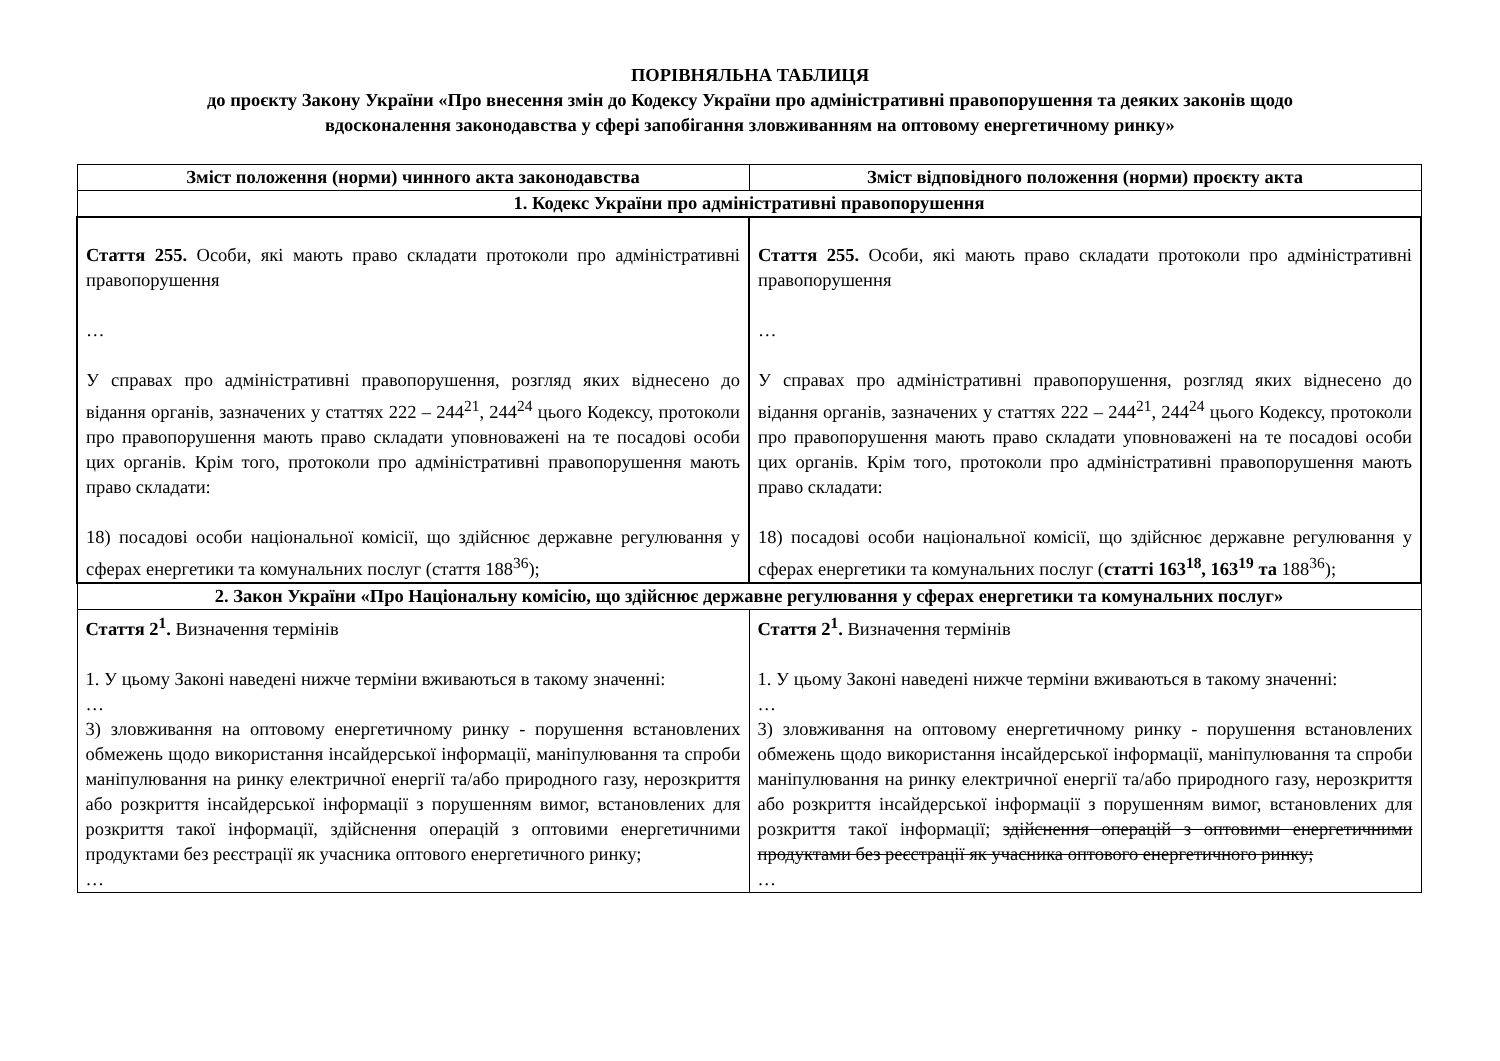ПОРІВНЯЛЬНА ТАБЛИЦЯ
до проєкту Закону України «Про внесення змін до Кодексу України про адміністративні правопорушення та деяких законів щодо
вдосконалення законодавства у сфері запобігання зловживанням на оптовому енергетичному ринку»
| Зміст положення (норми) чинного акта законодавства | Зміст відповідного положення (норми) проєкту акта |
| --- | --- |
| 1. Кодекс України про адміністративні правопорушення | |
| Стаття 255. Особи, які мають право складати протоколи про адміністративні правопорушення … У справах про адміністративні правопорушення, розгляд яких віднесено до відання органів, зазначених у статтях 222 – 244<sup>21</sup>, 244<sup>24</sup> цього Кодексу, протоколи про правопорушення мають право складати уповноважені на те посадові особи цих органів. Крім того, протоколи про адміністративні правопорушення мають право складати: 18) посадові особи національної комісії, що здійснює державне регулювання у сферах енергетики та комунальних послуг (стаття 188<sup>36</sup>); | Стаття 255. Особи, які мають право складати протоколи про адміністративні правопорушення … У справах про адміністративні правопорушення, розгляд яких віднесено до відання органів, зазначених у статтях 222 – 244<sup>21</sup>, 244<sup>24</sup> цього Кодексу, протоколи про правопорушення мають право складати уповноважені на те посадові особи цих органів. Крім того, протоколи про адміністративні правопорушення мають право складати: 18) посадові особи національної комісії, що здійснює державне регулювання у сферах енергетики та комунальних послуг ( статті 163<sup>18</sup>, 163<sup>19</sup> та 188<sup>36</sup>); |
| 2. Закон України «Про Національну комісію, що здійснює державне регулювання у сферах енергетики та комунальних послуг» | |
| Стаття 2<sup>1</sup>. Визначення термінів 1. У цьому Законі наведені нижче терміни вживаються в такому значенні: … 3) зловживання на оптовому енергетичному ринку - порушення встановлених обмежень щодо використання інсайдерської інформації, маніпулювання та спроби маніпулювання на ринку електричної енергії та/або природного газу, нерозкриття або розкриття інсайдерської інформації з порушенням вимог, встановлених для розкриття такої інформації, здійснення операцій з оптовими енергетичними продуктами без реєстрації як учасника оптового енергетичного ринку; … | Стаття 2<sup>1</sup>. Визначення термінів 1. У цьому Законі наведені нижче терміни вживаються в такому значенні: … 3) зловживання на оптовому енергетичному ринку - порушення встановлених обмежень щодо використання інсайдерської інформації, маніпулювання та спроби маніпулювання на ринку електричної енергії та/або природного газу, нерозкриття або розкриття інсайдерської інформації з порушенням вимог, встановлених для розкриття такої інформації; здійснення операцій з оптовими енергетичними продуктами без реєстрації як учасника оптового енергетичного ринку; … |